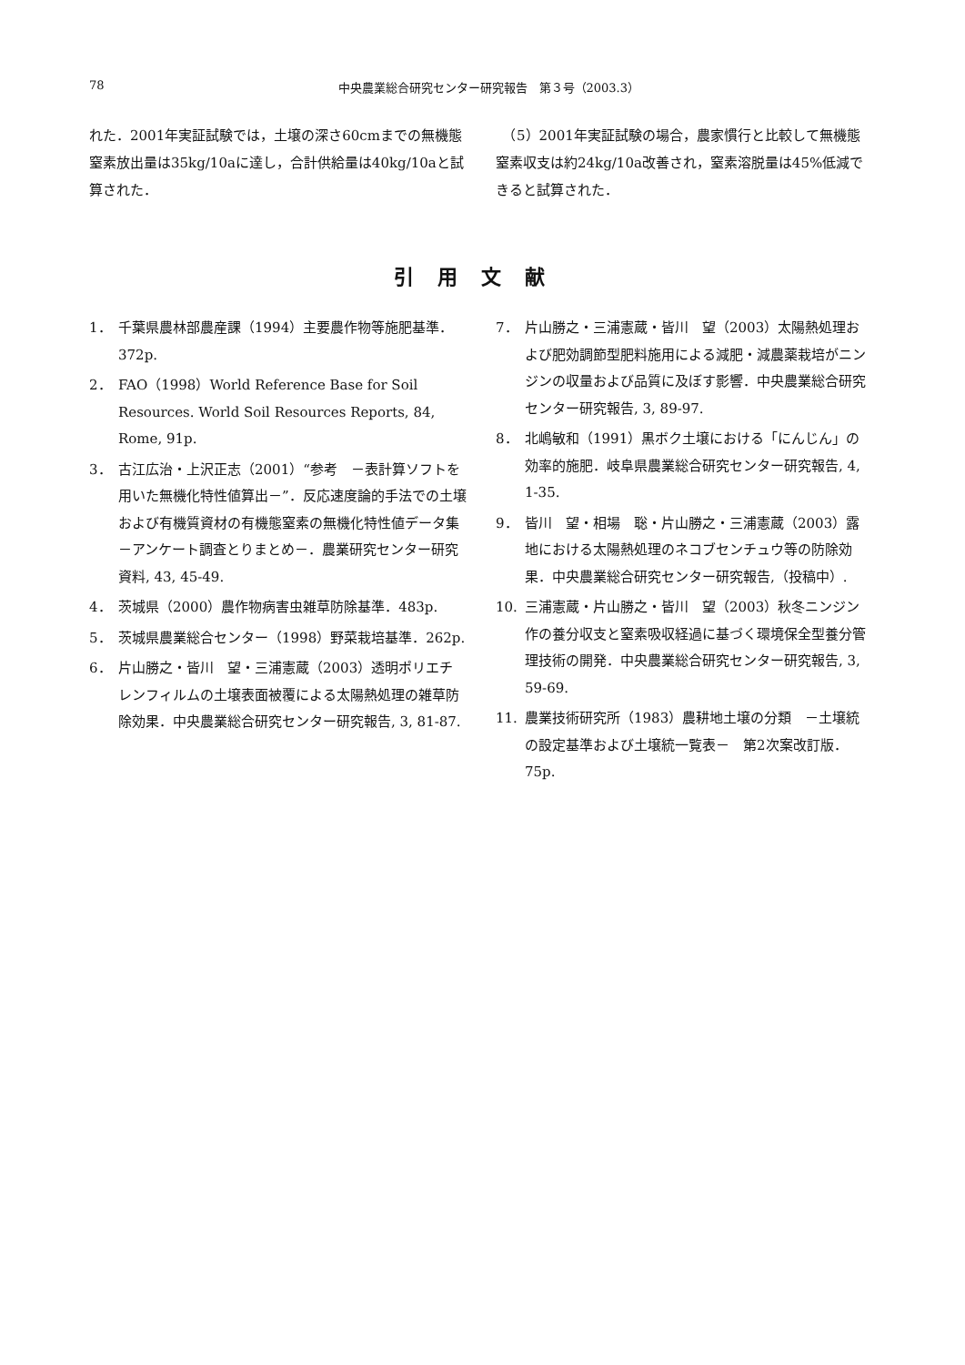78 中央農業総合研究センター研究報告　第３号（2003.3）
れた．2001年実証試験では，土壌の深さ60cmまでの無機態窒素放出量は35kg/10aに達し，合計供給量は40kg/10aと試算された．
　（5）2001年実証試験の場合，農家慣行と比較して無機態窒素収支は約24kg/10a改善され，窒素溶脱量は45%低減できると試算された．
引用文献
1． 千葉県農林部農産課（1994）主要農作物等施肥基準．372p.
2． FAO（1998）World Reference Base for Soil Resources. World Soil Resources Reports, 84, Rome, 91p.
3． 古江広治・上沢正志（2001）“参考　－表計算ソフトを用いた無機化特性値算出－”．反応速度論的手法での土壌および有機質資材の有機態窒素の無機化特性値データ集　－アンケート調査とりまとめ－．農業研究センター研究資料, 43, 45-49.
4． 茨城県（2000）農作物病害虫雑草防除基準．483p.
5． 茨城県農業総合センター（1998）野菜栽培基準．262p.
6． 片山勝之・皆川　望・三浦憲蔵（2003）透明ポリエチレンフィルムの土壌表面被覆による太陽熱処理の雑草防除効果．中央農業総合研究センター研究報告, 3, 81-87.
7． 片山勝之・三浦憲蔵・皆川　望（2003）太陽熱処理および肥効調節型肥料施用による減肥・減農薬栽培がニンジンの収量および品質に及ぼす影響．中央農業総合研究センター研究報告, 3, 89-97.
8． 北嶋敏和（1991）黒ボク土壌における「にんじん」の効率的施肥．岐阜県農業総合研究センター研究報告, 4, 1-35.
9． 皆川　望・相場　聡・片山勝之・三浦憲蔵（2003）露地における太陽熱処理のネコブセンチュウ等の防除効果．中央農業総合研究センター研究報告,（投稿中）.
10. 三浦憲蔵・片山勝之・皆川　望（2003）秋冬ニンジン作の養分収支と窒素吸収経過に基づく環境保全型養分管理技術の開発．中央農業総合研究センター研究報告, 3, 59-69.
11. 農業技術研究所（1983）農耕地土壌の分類　－土壌統の設定基準および土壌統一覧表－　第2次案改訂版．75p.